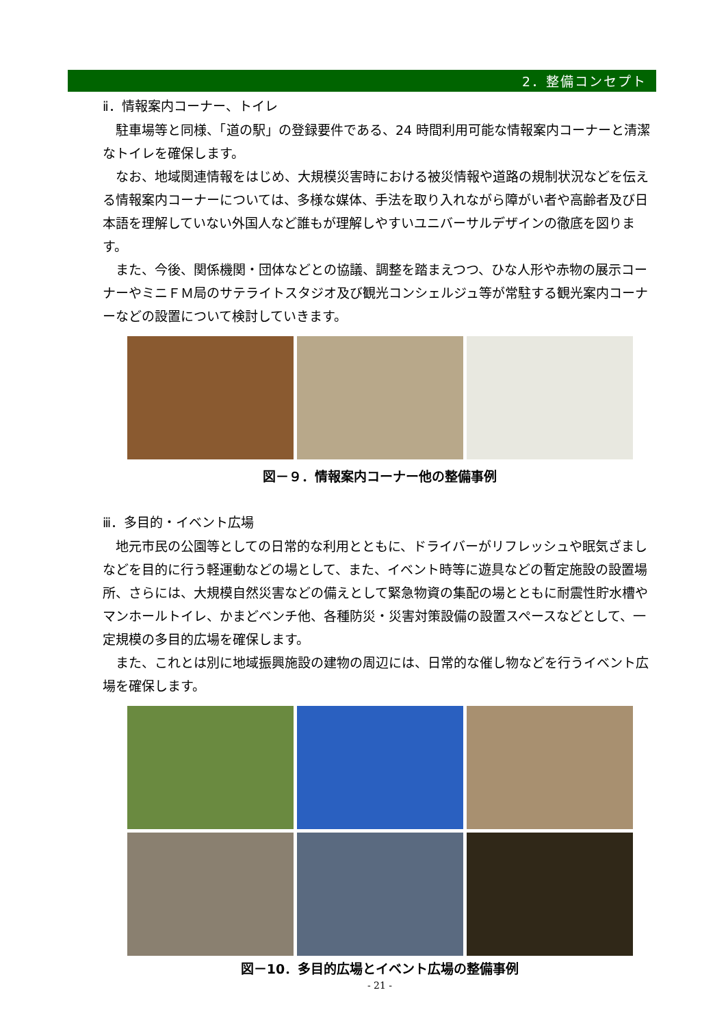2．整備コンセプト
ⅱ．情報案内コーナー、トイレ
駐車場等と同様、「道の駅」の登録要件である、24 時間利用可能な情報案内コーナーと清潔なトイレを確保します。
なお、地域関連情報をはじめ、大規模災害時における被災情報や道路の規制状況などを伝える情報案内コーナーについては、多様な媒体、手法を取り入れながら障がい者や高齢者及び日本語を理解していない外国人など誰もが理解しやすいユニバーサルデザインの徹底を図ります。
また、今後、関係機関・団体などとの協議、調整を踏まえつつ、ひな人形や赤物の展示コーナーやミニＦＭ局のサテライトスタジオ及び観光コンシェルジュ等が常駐する観光案内コーナーなどの設置について検討していきます。
図－９．情報案内コーナー他の整備事例
ⅲ．多目的・イベント広場
地元市民の公園等としての日常的な利用とともに、ドライバーがリフレッシュや眠気ざましなどを目的に行う軽運動などの場として、また、イベント時等に遊具などの暫定施設の設置場所、さらには、大規模自然災害などの備えとして緊急物資の集配の場とともに耐震性貯水槽やマンホールトイレ、かまどベンチ他、各種防災・災害対策設備の設置スペースなどとして、一定規模の多目的広場を確保します。
また、これとは別に地域振興施設の建物の周辺には、日常的な催し物などを行うイベント広場を確保します。
図－10．多目的広場とイベント広場の整備事例
- 21 -